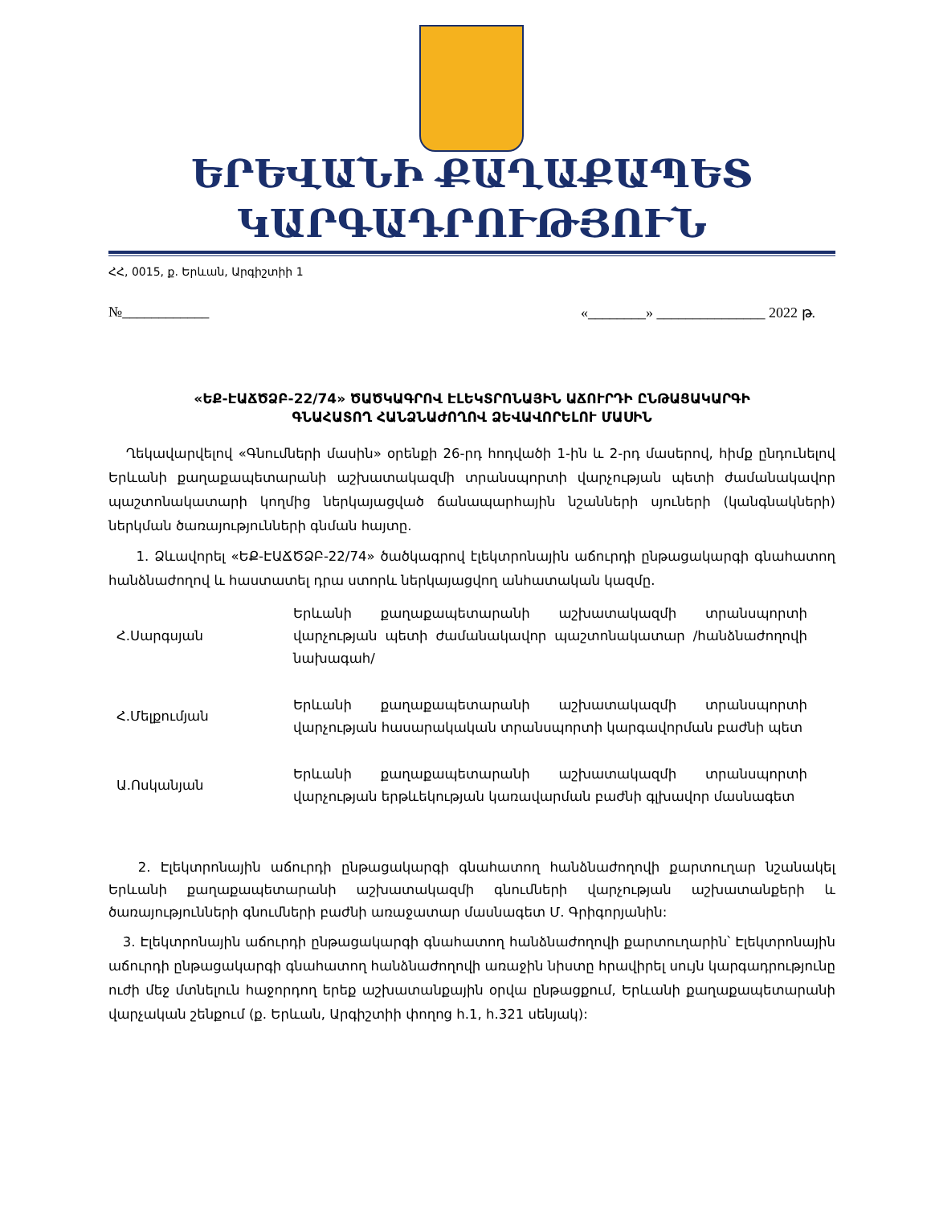ԵՐԵՎԱՆԻ ՔԱՂԱՔԱՊԵՏ
ԿԱՐԳԱԴՐՈՒԹՅՈՒՆ
ՀՀ, 0015, ք. Երևան, Արգիշտիի 1
№____________ «________» _______________ 2022 թ.
«ԵՔ-ԷԱՃԾՁԲ-22/74» ԾԱԾԿԱԳՐՈՎ ԷԼԵԿՏՐՈՆԱՅԻՆ ԱՃՈՒՐԴԻ ԸՆԹԱՑԱԿԱՐԳԻ
ԳՆԱՀԱՏՈՂ ՀԱՆՁՆԱԺՈՂՈՎ ՁԵՎԱՎՈՐԵԼՈՒ ՄԱՍԻՆ
Ղեկավարվելով «Գնումների մասին» օրենքի 26-րդ հոդվածի 1-ին և 2-րդ մասերով, հիմք ընդունելով Երևանի քաղաքապետարանի աշխատակազմի տրանսպորտի վարչության պետի ժամանակավոր պաշտոնակատարի կողմից ներկայացված ճանապարհային նշանների սյուների (կանգնակների) ներկման ծառայությունների գնման հայտը.
1. Ձևավորել «ԵՔ-ԷԱՃԾՁԲ-22/74» ծածկագրով էլեկտրոնային աճուրդի ընթացակարգի գնահատող հանձնաժողով և հաստատել դրա ստորև ներկայացվող անհատական կազմը.
| Հ.Սարգսյան | Երևանի քաղաքապետարանի աշխատակազմի տրանսպորտի վարչության պետի ժամանակավոր պաշտոնակատար /հանձնաժողովի նախագահ/ |
| Հ.Մելքումյան | Երևանի քաղաքապետարանի աշխատակազմի տրանսպորտի վարչության հասարակական տրանսպորտի կարգավորման բաժնի պետ |
| Ա.Ոսկանյան | Երևանի քաղաքապետարանի աշխատակազմի տրանսպորտի վարչության երթևեկության կառավարման բաժնի գլխավոր մասնագետ |
2. Էլեկտրոնային աճուրդի ընթացակարգի գնահատող հանձնաժողովի քարտուղար նշանակել Երևանի քաղաքապետարանի աշխատակազմի գնումների վարչության աշխատանքերի և ծառայությունների գնումների բաժնի առաջատար մասնագետ Մ. Գրիգորյանին:
3. Էլեկտրոնային աճուրդի ընթացակարգի գնահատող հանձնաժողովի քարտուղարին՝ Էլեկտրոնային աճուրդի ընթացակարգի գնահատող հանձնաժողովի առաջին նիստը հրավիրել սույն կարգադրությունը ուժի մեջ մտնելուն հաջորդող երեք աշխատանքային օրվա ընթացքում, Երևանի քաղաքապետարանի վարչական շենքում (ք. Երևան, Արգիշտիի փողոց h.1, h.321 սենյակ):